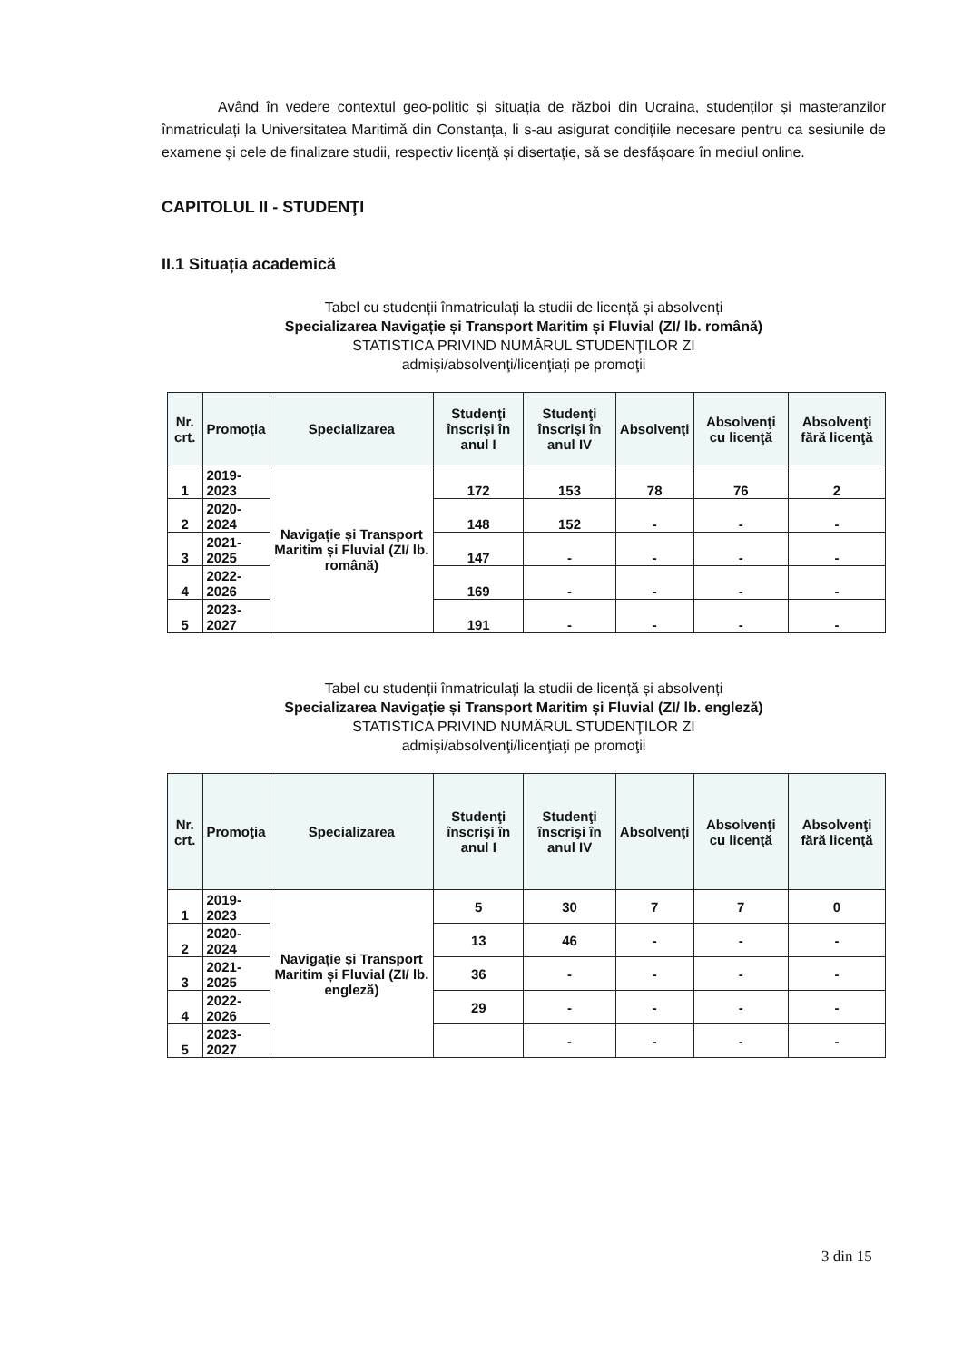Având în vedere contextul geo-politic și situația de război din Ucraina, studenților și masteranzilor înmatriculați la Universitatea Maritimă din Constanța, li s-au asigurat condițiile necesare pentru ca sesiunile de examene și cele de finalizare studii, respectiv licență și disertație, să se desfășoare în mediul online.
CAPITOLUL II - STUDENŢI
II.1 Situația academică
Tabel cu studenții înmatriculați la studii de licență și absolvenți
Specializarea Navigație și Transport Maritim și Fluvial (ZI/ lb. română)
STATISTICA PRIVIND NUMĂRUL STUDENŢILOR ZI
admişi/absolvenţi/licenţiaţi pe promoţii
| Nr. crt. | Promoţia | Specializarea | Studenţi înscrişi în anul I | Studenţi înscrişi în anul IV | Absolvenţi | Absolvenţi cu licenţă | Absolvenţi fără licenţă |
| --- | --- | --- | --- | --- | --- | --- | --- |
| 1 | 2019- 2023 | Navigație și Transport Maritim și Fluvial (ZI/ lb. română) | 172 | 153 | 78 | 76 | 2 |
| 2 | 2020- 2024 | | 148 | 152 | - | - | - |
| 3 | 2021- 2025 | | 147 | - | - | - | - |
| 4 | 2022- 2026 | | 169 | - | - | - | - |
| 5 | 2023- 2027 | | 191 | - | - | - | - |
Tabel cu studenții înmatriculați la studii de licență și absolvenți
Specializarea Navigație și Transport Maritim și Fluvial (ZI/ lb. engleză)
STATISTICA PRIVIND NUMĂRUL STUDENŢILOR ZI
admişi/absolvenţi/licenţiaţi pe promoţii
| Nr. crt. | Promoţia | Specializarea | Studenţi înscrişi în anul I | Studenţi înscrişi în anul IV | Absolvenţi | Absolvenţi cu licenţă | Absolvenţi fără licenţă |
| --- | --- | --- | --- | --- | --- | --- | --- |
| 1 | 2019- 2023 | Navigație și Transport Maritim și Fluvial (ZI/ lb. engleză) | 5 | 30 | 7 | 7 | 0 |
| 2 | 2020- 2024 | | 13 | 46 | - | - | - |
| 3 | 2021- 2025 | | 36 | - | - | - | - |
| 4 | 2022- 2026 | | 29 | - | - | - | - |
| 5 | 2023- 2027 | | | - | - | - | - |
3 din 15